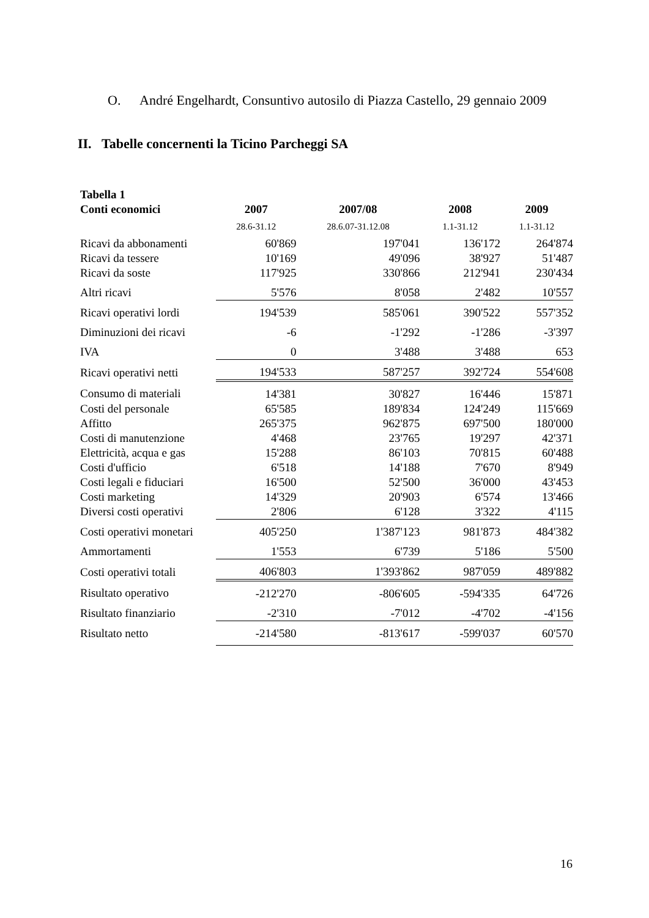O. André Engelhardt, Consuntivo autosilo di Piazza Castello, 29 gennaio 2009
II. Tabelle concernenti la Ticino Parcheggi SA
| Tabella 1 | | | | |
| --- | --- | --- | --- | --- |
| Conti economici | 2007 | 2007/08 | 2008 | 2009 |
| | 28.6-31.12 | 28.6.07-31.12.08 | 1.1-31.12 | 1.1-31.12 |
| Ricavi da abbonamenti | 60'869 | 197'041 | 136'172 | 264'874 |
| Ricavi da tessere | 10'169 | 49'096 | 38'927 | 51'487 |
| Ricavi da soste | 117'925 | 330'866 | 212'941 | 230'434 |
| Altri ricavi | 5'576 | 8'058 | 2'482 | 10'557 |
| Ricavi operativi lordi | 194'539 | 585'061 | 390'522 | 557'352 |
| Diminuzioni dei ricavi | -6 | -1'292 | -1'286 | -3'397 |
| IVA | 0 | 3'488 | 3'488 | 653 |
| Ricavi operativi netti | 194'533 | 587'257 | 392'724 | 554'608 |
| Consumo di materiali | 14'381 | 30'827 | 16'446 | 15'871 |
| Costi del personale | 65'585 | 189'834 | 124'249 | 115'669 |
| Affitto | 265'375 | 962'875 | 697'500 | 180'000 |
| Costi di manutenzione | 4'468 | 23'765 | 19'297 | 42'371 |
| Elettricità, acqua e gas | 15'288 | 86'103 | 70'815 | 60'488 |
| Costi d'ufficio | 6'518 | 14'188 | 7'670 | 8'949 |
| Costi legali e fiduciari | 16'500 | 52'500 | 36'000 | 43'453 |
| Costi marketing | 14'329 | 20'903 | 6'574 | 13'466 |
| Diversi costi operativi | 2'806 | 6'128 | 3'322 | 4'115 |
| Costi operativi monetari | 405'250 | 1'387'123 | 981'873 | 484'382 |
| Ammortamenti | 1'553 | 6'739 | 5'186 | 5'500 |
| Costi operativi totali | 406'803 | 1'393'862 | 987'059 | 489'882 |
| Risultato operativo | -212'270 | -806'605 | -594'335 | 64'726 |
| Risultato finanziario | -2'310 | -7'012 | -4'702 | -4'156 |
| Risultato netto | -214'580 | -813'617 | -599'037 | 60'570 |
16